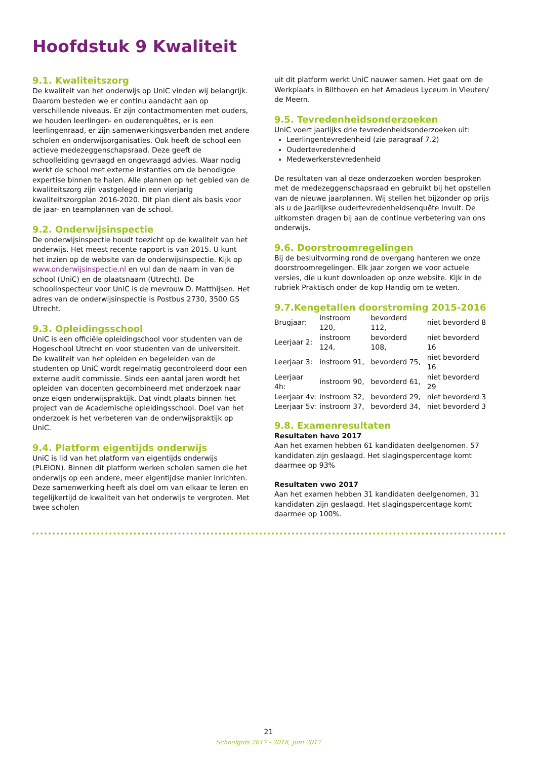Hoofdstuk 9 Kwaliteit
9.1. Kwaliteitszorg
De kwaliteit van het onderwijs op UniC vinden wij belangrijk. Daarom besteden we er continu aandacht aan op verschillende niveaus. Er zijn contactmomenten met ouders, we houden leerlingen- en ouderenquêtes, er is een leerlingenraad, er zijn samenwerkingsverbanden met andere scholen en onderwijsorganisaties. Ook heeft de school een actieve medezeggenschapsraad. Deze geeft de schoolleiding gevraagd en ongevraagd advies. Waar nodig werkt de school met externe instanties om de benodigde expertise binnen te halen. Alle plannen op het gebied van de kwaliteitszorg zijn vastgelegd in een vierjarig kwaliteitszorgplan 2016-2020. Dit plan dient als basis voor de jaar- en teamplannen van de school.
9.2. Onderwijsinspectie
De onderwijsinspectie houdt toezicht op de kwaliteit van het onderwijs. Het meest recente rapport is van 2015. U kunt het inzien op de website van de onderwijsinspectie. Kijk op www.onderwijsinspectie.nl en vul dan de naam in van de school (UniC) en de plaatsnaam (Utrecht). De schoolinspecteur voor UniC is de mevrouw D. Matthijsen. Het adres van de onderwijsinspectie is Postbus 2730, 3500 GS Utrecht.
9.3. Opleidingsschool
UniC is een officiële opleidingschool voor studenten van de Hogeschool Utrecht en voor studenten van de universiteit. De kwaliteit van het opleiden en begeleiden van de studenten op UniC wordt regelmatig gecontroleerd door een externe audit commissie. Sinds een aantal jaren wordt het opleiden van docenten gecombineerd met onderzoek naar onze eigen onderwijspraktijk. Dat vindt plaats binnen het project van de Academische opleidingsschool. Doel van het onderzoek is het verbeteren van de onderwijspraktijk op UniC.
9.4. Platform eigentijds onderwijs
UniC is lid van het platform van eigentijds onderwijs (PLEION). Binnen dit platform werken scholen samen die het onderwijs op een andere, meer eigentijdse manier inrichten. Deze samenwerking heeft als doel om van elkaar te leren en tegelijkertijd de kwaliteit van het onderwijs te vergroten. Met twee scholen
uit dit platform werkt UniC nauwer samen. Het gaat om de Werkplaats in Bilthoven en het Amadeus Lyceum in Vleuten/ de Meern.
9.5. Tevredenheidsonderzoeken
UniC voert jaarlijks drie tevredenheidsonderzoeken uit:
Leerlingentevredenheid (zie paragraaf 7.2)
Oudertevredenheid
Medewerkerstevredenheid
De resultaten van al deze onderzoeken worden besproken met de medezeggenschapsraad en gebruikt bij het opstellen van de nieuwe jaarplannen. Wij stellen het bijzonder op prijs als u de jaarlijkse oudertevredenheidsenquête invult. De uitkomsten dragen bij aan de continue verbetering van ons onderwijs.
9.6. Doorstroomregelingen
Bij de besluitvorming rond de overgang hanteren we onze doorstroomregelingen. Elk jaar zorgen we voor actuele versies, die u kunt downloaden op onze website. Kijk in de rubriek Praktisch onder de kop Handig om te weten.
9.7.Kengetallen doorstroming 2015-2016
| Brugjaar: | instroom 120, | bevorderd 112, | niet bevorderd 8 |
| Leerjaar 2: | instroom 124, | bevorderd 108, | niet bevorderd 16 |
| Leerjaar 3: | instroom 91, | bevorderd 75, | niet bevorderd 16 |
| Leerjaar 4h: | instroom 90, | bevorderd 61, | niet bevorderd 29 |
| Leerjaar 4v: | instroom 32, | bevorderd 29, | niet bevorderd 3 |
| Leerjaar 5v: | instroom 37, | bevorderd 34, | niet bevorderd 3 |
9.8. Examenresultaten
Resultaten havo 2017
Aan het examen hebben 61 kandidaten deelgenomen. 57 kandidaten zijn geslaagd. Het slagingspercentage komt daarmee op 93%
Resultaten vwo 2017
Aan het examen hebben 31 kandidaten deelgenomen, 31 kandidaten zijn geslaagd. Het slagingspercentage komt daarmee op 100%.
21
Schoolgids 2017 - 2018, juni 2017